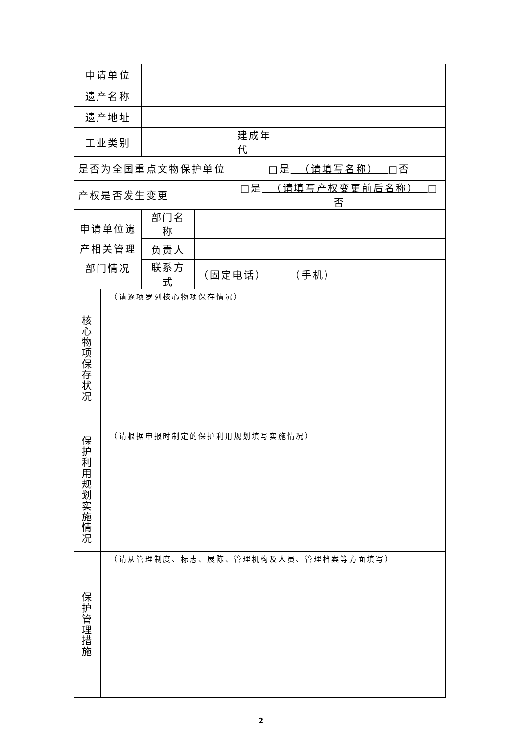| 申请单位 | | | | | |
| 遗产名称 | | | | | |
| 遗产地址 | | | | | |
| 工业类别 | | | | 建成年代 | |
| 是否为全国重点文物保护单位 | | | | □是 （请填写名称） □否 | |
| 产权是否发生变更 | | | | □是 （请填写产权变更前后名称） □否 | |
| 申请单位遗 产相关管理 部门情况 | | 部门名称 | | | |
| | | 负责人 | | | |
| | | 联系方式 | （固定电话） | | （手机） |
| 核 心 物 项 保 存 状 况 | （请逐项罗列核心物项保存情况） | | | | |
| 保 护 利 用 规 划 实 施 情 况 | （请根据申报时制定的保护利用规划填写实施情况） | | | | |
| 保 护 管 理 措 施 | （请从管理制度、标志、展陈、管理机构及人员、管理档案等方面填写） | | | | |
2